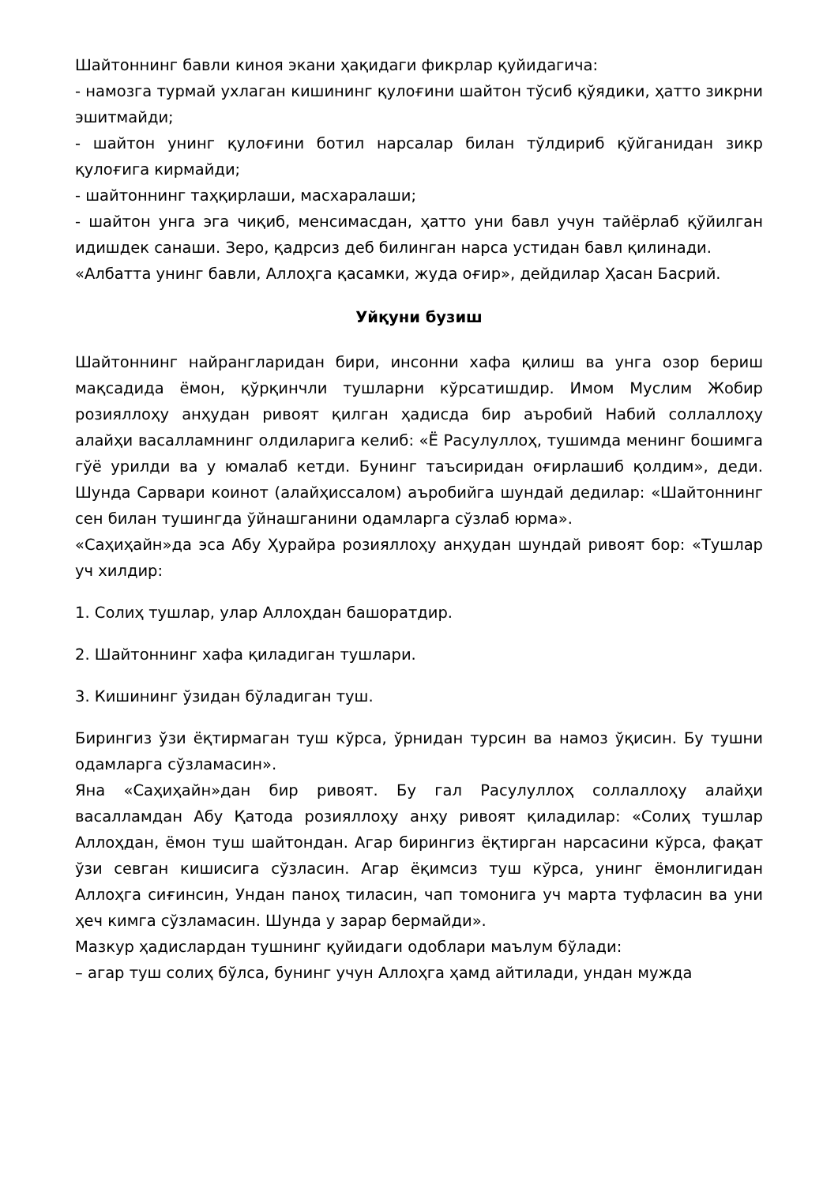Шайтоннинг бавли киноя экани ҳақидаги фикрлар қуйидагича:
- намозга турмай ухлаган кишининг қулоғини шайтон тўсиб қўядики, ҳатто зикрни эшитмайди;
- шайтон унинг қулоғини ботил нарсалар билан тўлдириб қўйганидан зикр қулоғига кирмайди;
- шайтоннинг таҳқирлаши, масхаралаши;
- шайтон унга эга чиқиб, менсимасдан, ҳатто уни бавл учун тайёрлаб қўйилган идишдек санаши. Зеро, қадрсиз деб билинган нарса устидан бавл қилинади.
«Албатта унинг бавли, Аллоҳга қасамки, жуда оғир», дейдилар Ҳасан Басрий.
Уйқуни бузиш
Шайтоннинг найрангларидан бири, инсонни хафа қилиш ва унга озор бериш мақсадида ёмон, қўрқинчли тушларни кўрсатишдир. Имом Муслим Жобир розияллоҳу анҳудан ривоят қилган ҳадисда бир аъробий Набий соллаллоҳу алайҳи васалламнинг олдиларига келиб: «Ё Расулуллоҳ, тушимда менинг бошимга гўё урилди ва у юмалаб кетди. Бунинг таъсиридан оғирлашиб қолдим», деди. Шунда Сарвари коинот (алайҳиссалом) аъробийга шундай дедилар: «Шайтоннинг сен билан тушингда ўйнашганини одамларга сўзлаб юрма».
«Саҳиҳайн»да эса Абу Ҳурайра розияллоҳу анҳудан шундай ривоят бор: «Тушлар уч хилдир:
1. Солиҳ тушлар, улар Аллоҳдан башоратдир.
2. Шайтоннинг хафа қиладиган тушлари.
3. Кишининг ўзидан бўладиган туш.
Бирингиз ўзи ёқтирмаган туш кўрса, ўрнидан турсин ва намоз ўқисин. Бу тушни одамларга сўзламасин».
Яна «Саҳиҳайн»дан бир ривоят. Бу гал Расулуллоҳ соллаллоҳу алайҳи васалламдан Абу Қатода розияллоҳу анҳу ривоят қиладилар: «Солиҳ тушлар Аллоҳдан, ёмон туш шайтондан. Агар бирингиз ёқтирган нарсасини кўрса, фақат ўзи севган кишисига сўзласин. Агар ёқимсиз туш кўрса, унинг ёмонлигидан Аллоҳга сиғинсин, Ундан паноҳ тиласин, чап томонига уч марта туфласин ва уни ҳеч кимга сўзламасин. Шунда у зарар бермайди».
Мазкур ҳадислардан тушнинг қуйидаги одоблари маълум бўлади:
– агар туш солиҳ бўлса, бунинг учун Аллоҳга ҳамд айтилади, ундан мужда